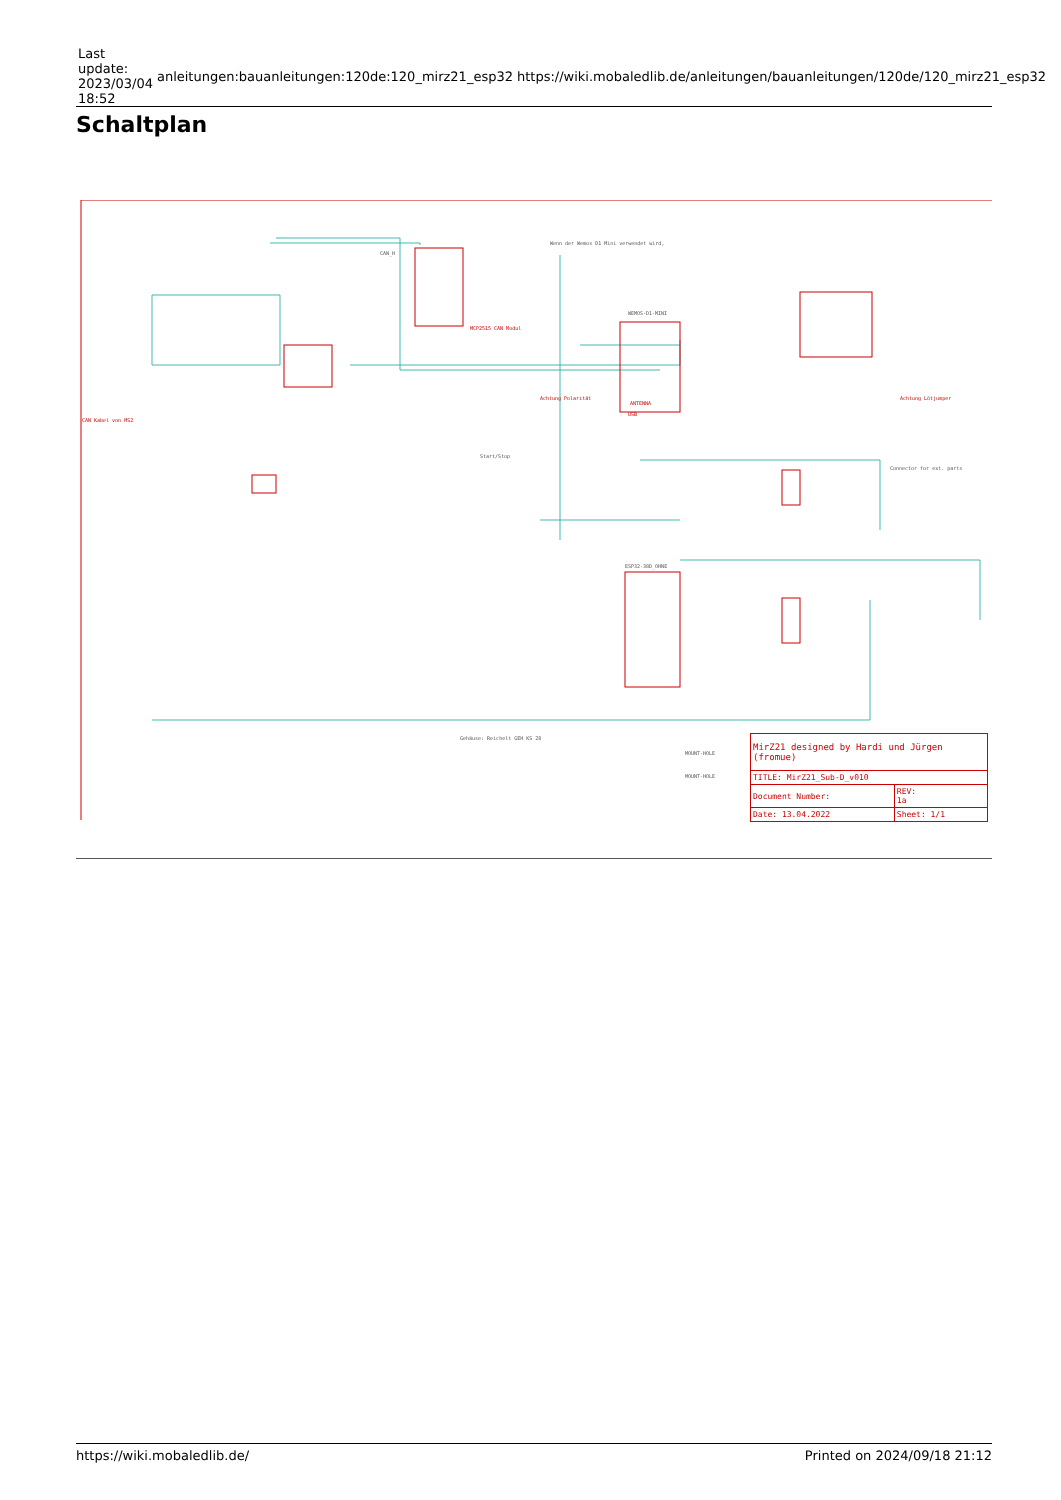| Last update: 2023/03/04 18:52 | anleitungen:bauanleitungen:120de:120_mirz21_esp32 | https://wiki.mobaledlib.de/anleitungen/bauanleitungen/120de/120_mirz21_esp32 |
Schaltplan
CAN_H
Wenn der Wemos D1 Mini verwendet wird,
WEMOS-D1-MINI
ESP32-38D_OHNE
Start/Stop
Gehäuse: Reichelt GEH KS 28
MOUNT-HOLE
MOUNT-HOLE
Connector for ext. parts
CAN Kabel von MS2
MCP2515 CAN Modul
ANTENNA
USB
Achtung Lötjumper
Achtung Polarität
| MirZ21 designed by Hardi und Jürgen (fromue) | | |
| TITLE: MirZ21_Sub-D_v010 | | |
| Document Number: | | REV: 1a |
| Date: 13.04.2022 | Sheet: 1/1 | |
https://wiki.mobaledlib.de/ Printed on 2024/09/18 21:12